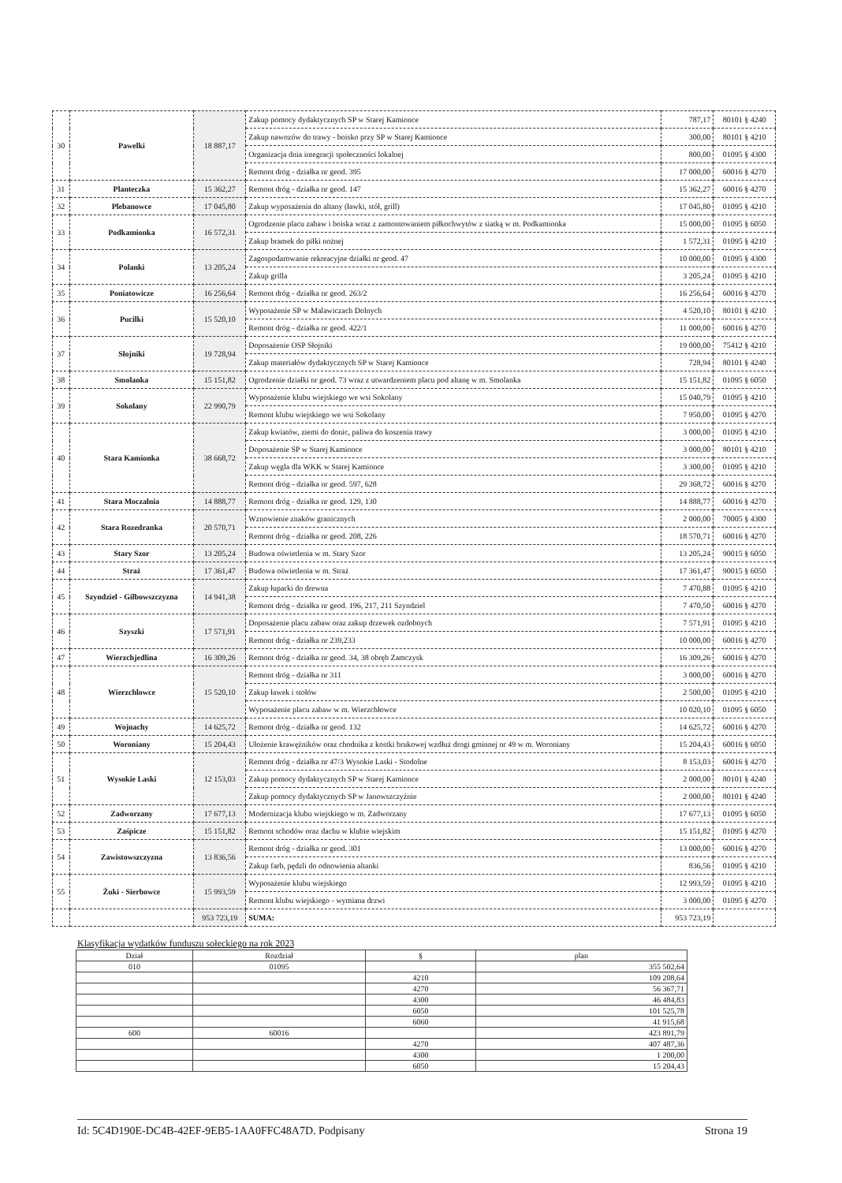| 30 | Pawelki | 18 887,17 | Zakup pomocy dydaktycznych SP w Starej Kamionce | 787,17 | 80101 § 4240 |
| | | | Zakup nawozów do trawy - boisko przy SP w Starej Kamionce | 300,00 | 80101 § 4210 |
| | | | Organizacja dnia integracji społeczności lokalnej | 800,00 | 01095 § 4300 |
| | | | Remont dróg - działka nr geod. 395 | 17 000,00 | 60016 § 4270 |
| 31 | Planteczka | 15 362,27 | Remont dróg - działka nr geod. 147 | 15 362,27 | 60016 § 4270 |
| 32 | Plebanowce | 17 045,80 | Zakup wyposażenia do altany (ławki, stół, grill) | 17 045,80 | 01095 § 4210 |
| 33 | Podkamionka | 16 572,31 | Ogrodzenie placu zabaw i boiska wraz z zamontowaniem piłkochwytów z siatką w m. Podkamionka | 15 000,00 | 01095 § 6050 |
| | | | Zakup bramek do piłki nożnej | 1 572,31 | 01095 § 4210 |
| 34 | Polanki | 13 205,24 | Zagospodarowanie rekreacyjne działki nr geod. 47 | 10 000,00 | 01095 § 4300 |
| | | | Zakup grilla | 3 205,24 | 01095 § 4210 |
| 35 | Poniatowicze | 16 256,64 | Remont dróg - działka nr geod. 263/2 | 16 256,64 | 60016 § 4270 |
| 36 | Pucilki | 15 520,10 | Wyposażenie SP w Malawiczach Dolnych | 4 520,10 | 80101 § 4210 |
| | | | Remont dróg - działka nr geod. 422/1 | 11 000,00 | 60016 § 4270 |
| 37 | Słojniki | 19 728,94 | Doposażenie OSP Słojniki | 19 000,00 | 75412 § 4210 |
| | | | Zakup materiałów dydaktycznych SP w Starej Kamionce | 728,94 | 80101 § 4240 |
| 38 | Smolanka | 15 151,82 | Ogrodzenie działki nr geod. 73 wraz z utwardzeniem placu pod altanę w m. Smolanka | 15 151,82 | 01095 § 6050 |
| 39 | Sokolany | 22 990,79 | Wyposażenie klubu wiejskiego we wsi Sokolany | 15 040,79 | 01095 § 4210 |
| | | | Remont klubu wiejskiego we wsi Sokolany | 7 950,00 | 01095 § 4270 |
| 40 | Stara Kamionka | 38 668,72 | Zakup kwiatów, ziemi do donic, paliwa do koszenia trawy | 3 000,00 | 01095 § 4210 |
| | | | Doposażenie SP w Starej Kamionce | 3 000,00 | 80101 § 4210 |
| | | | Zakup węgla dla WKK w Starej Kamionce | 3 300,00 | 01095 § 4210 |
| | | | Remont dróg - działka nr geod. 597, 628 | 29 368,72 | 60016 § 4270 |
| 41 | Stara Moczalnia | 14 888,77 | Remont dróg - działka nr geod. 129, 130 | 14 888,77 | 60016 § 4270 |
| 42 | Stara Rozedranka | 20 570,71 | Wznowienie znaków granicznych | 2 000,00 | 70005 § 4300 |
| | | | Remont dróg - działka nr geod. 208, 226 | 18 570,71 | 60016 § 4270 |
| 43 | Stary Szor | 13 205,24 | Budowa oświetlenia w m. Stary Szor | 13 205,24 | 90015 § 6050 |
| 44 | Straż | 17 361,47 | Budowa oświetlenia w m. Straż | 17 361,47 | 90015 § 6050 |
| 45 | Szyndziel - Gilbowszczyzna | 14 941,38 | Zakup łuparki do drewna | 7 470,88 | 01095 § 4210 |
| | | | Remont dróg - działka nr geod. 196, 217, 211 Szyndziel | 7 470,50 | 60016 § 4270 |
| 46 | Szyszki | 17 571,91 | Doposażenie placu zabaw oraz zakup drzewek ozdobnych | 7 571,91 | 01095 § 4210 |
| | | | Remont dróg - działka nr 239,233 | 10 000,00 | 60016 § 4270 |
| 47 | Wierzchjedlina | 16 309,26 | Remont dróg - działka nr geod. 34, 38 obręb Zamczysk | 16 309,26 | 60016 § 4270 |
| 48 | Wierzchlowce | 15 520,10 | Remont dróg - działka nr 311 | 3 000,00 | 60016 § 4270 |
| | | | Zakup ławek i stołów | 2 500,00 | 01095 § 4210 |
| | | | Wyposażenie placu zabaw w m. Wierzchłowce | 10 020,10 | 01095 § 6050 |
| 49 | Wojnachy | 14 625,72 | Remont dróg - działka nr geod. 132 | 14 625,72 | 60016 § 4270 |
| 50 | Woroniany | 15 204,43 | Ułożenie krawężników oraz chodnika z kostki brukowej wzdłuż drogi gminnej nr 49 w m. Woroniany | 15 204,43 | 60016 § 6050 |
| 51 | Wysokie Laski | 12 153,03 | Remont dróg - działka nr 47/3 Wysokie Laski - Stodolne | 8 153,03 | 60016 § 4270 |
| | | | Zakup pomocy dydaktycznych SP w Starej Kamionce | 2 000,00 | 80101 § 4240 |
| | | | Zakup pomocy dydaktycznych SP w Janowszczyźnie | 2 000,00 | 80101 § 4240 |
| 52 | Zadworzany | 17 677,13 | Modernizacja klubu wiejskiego w m. Zadworzany | 17 677,13 | 01095 § 6050 |
| 53 | Zaśpicze | 15 151,82 | Remont schodów oraz dachu w klubie wiejskim | 15 151,82 | 01095 § 4270 |
| 54 | Zawistowszczyzna | 13 836,56 | Remont dróg - działka nr geod. 301 | 13 000,00 | 60016 § 4270 |
| | | | Zakup farb, pędzli do odnowienia altanki | 836,56 | 01095 § 4210 |
| 55 | Żuki - Sierbowce | 15 993,59 | Wyposażenie klubu wiejskiego | 12 993,59 | 01095 § 4210 |
| | | | Remont klubu wiejskiego - wymiana drzwi | 3 000,00 | 01095 § 4270 |
| | | 953 723,19 | SUMA: | 953 723,19 | |
Klasyfikacja wydatków funduszu sołeckiego na rok 2023
| Dział | Rozdział | § | plan |
| --- | --- | --- | --- |
| 010 | 01095 | | 355 502,64 |
| | | 4210 | 109 208,64 |
| | | 4270 | 56 367,71 |
| | | 4300 | 46 484,83 |
| | | 6050 | 101 525,78 |
| | | 6060 | 41 915,68 |
| 600 | 60016 | | 423 891,79 |
| | | 4270 | 407 487,36 |
| | | 4300 | 1 200,00 |
| | | 6050 | 15 204,43 |
Id: 5C4D190E-DC4B-42EF-9EB5-1AA0FFC48A7D. Podpisany Strona 19